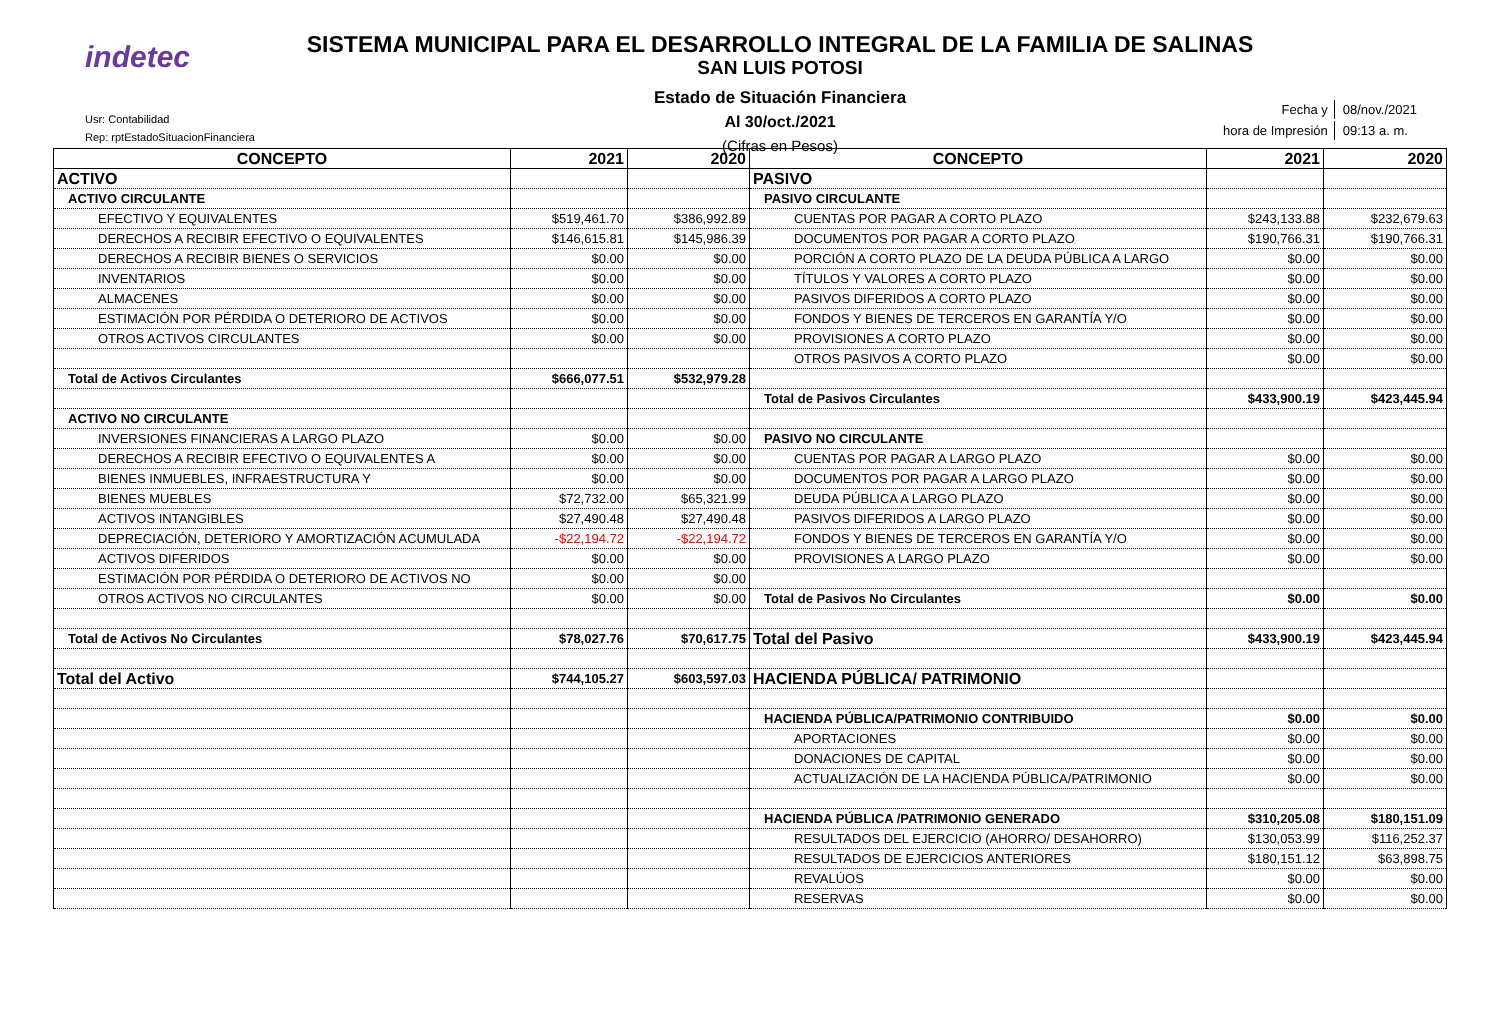indetec
SISTEMA MUNICIPAL PARA EL DESARROLLO INTEGRAL DE LA FAMILIA DE SALINAS
SAN LUIS POTOSI
Estado de Situación Financiera
Al 30/oct./2021
(Cifras en Pesos)
Usr: Contabilidad
Rep: rptEstadoSituacionFinanciera
| Fecha y | 08/nov./2021 |
| hora de Impresión | 09:13 a. m. |
| CONCEPTO | 2021 | 2020 | CONCEPTO | 2021 | 2020 |
| --- | --- | --- | --- | --- | --- |
| ACTIVO | | | PASIVO | | |
| ACTIVO CIRCULANTE | | | PASIVO CIRCULANTE | | |
| EFECTIVO Y EQUIVALENTES | $519,461.70 | $386,992.89 | CUENTAS POR PAGAR A CORTO PLAZO | $243,133.88 | $232,679.63 |
| DERECHOS A RECIBIR EFECTIVO O EQUIVALENTES | $146,615.81 | $145,986.39 | DOCUMENTOS POR PAGAR A CORTO PLAZO | $190,766.31 | $190,766.31 |
| DERECHOS A RECIBIR BIENES O SERVICIOS | $0.00 | $0.00 | PORCIÓN A CORTO PLAZO DE LA DEUDA PÚBLICA A LARGO | $0.00 | $0.00 |
| INVENTARIOS | $0.00 | $0.00 | TÍTULOS Y VALORES A CORTO PLAZO | $0.00 | $0.00 |
| ALMACENES | $0.00 | $0.00 | PASIVOS DIFERIDOS A CORTO PLAZO | $0.00 | $0.00 |
| ESTIMACIÓN POR PÉRDIDA O DETERIORO DE ACTIVOS | $0.00 | $0.00 | FONDOS Y BIENES DE TERCEROS EN GARANTÍA Y/O | $0.00 | $0.00 |
| OTROS ACTIVOS CIRCULANTES | $0.00 | $0.00 | PROVISIONES A CORTO PLAZO | $0.00 | $0.00 |
| | | | OTROS PASIVOS A CORTO PLAZO | $0.00 | $0.00 |
| Total de Activos Circulantes | $666,077.51 | $532,979.28 | | | |
| | | | Total de Pasivos Circulantes | $433,900.19 | $423,445.94 |
| ACTIVO NO CIRCULANTE | | | | | |
| INVERSIONES FINANCIERAS A LARGO PLAZO | $0.00 | $0.00 | PASIVO NO CIRCULANTE | | |
| DERECHOS A RECIBIR EFECTIVO O EQUIVALENTES A | $0.00 | $0.00 | CUENTAS POR PAGAR A LARGO PLAZO | $0.00 | $0.00 |
| BIENES INMUEBLES, INFRAESTRUCTURA Y | $0.00 | $0.00 | DOCUMENTOS POR PAGAR A LARGO PLAZO | $0.00 | $0.00 |
| BIENES MUEBLES | $72,732.00 | $65,321.99 | DEUDA PÚBLICA A LARGO PLAZO | $0.00 | $0.00 |
| ACTIVOS INTANGIBLES | $27,490.48 | $27,490.48 | PASIVOS DIFERIDOS A LARGO PLAZO | $0.00 | $0.00 |
| DEPRECIACIÓN, DETERIORO Y AMORTIZACIÓN ACUMULADA | -$22,194.72 | -$22,194.72 | FONDOS Y BIENES DE TERCEROS EN GARANTÍA Y/O | $0.00 | $0.00 |
| ACTIVOS DIFERIDOS | $0.00 | $0.00 | PROVISIONES A LARGO PLAZO | $0.00 | $0.00 |
| ESTIMACIÓN POR PÉRDIDA O DETERIORO DE ACTIVOS NO | $0.00 | $0.00 | | | |
| OTROS ACTIVOS NO CIRCULANTES | $0.00 | $0.00 | Total de Pasivos No Circulantes | $0.00 | $0.00 |
| Total de Activos No Circulantes | $78,027.76 | $70,617.75 | Total del Pasivo | $433,900.19 | $423,445.94 |
| Total del Activo | $744,105.27 | $603,597.03 | HACIENDA PÚBLICA/ PATRIMONIO | | |
| | | | HACIENDA PÚBLICA/PATRIMONIO CONTRIBUIDO | $0.00 | $0.00 |
| | | | APORTACIONES | $0.00 | $0.00 |
| | | | DONACIONES DE CAPITAL | $0.00 | $0.00 |
| | | | ACTUALIZACIÓN DE LA HACIENDA PÚBLICA/PATRIMONIO | $0.00 | $0.00 |
| | | | HACIENDA PÚBLICA /PATRIMONIO GENERADO | $310,205.08 | $180,151.09 |
| | | | RESULTADOS DEL EJERCICIO (AHORRO/ DESAHORRO) | $130,053.99 | $116,252.37 |
| | | | RESULTADOS DE EJERCICIOS ANTERIORES | $180,151.12 | $63,898.75 |
| | | | REVALÚOS | $0.00 | $0.00 |
| | | | RESERVAS | $0.00 | $0.00 |